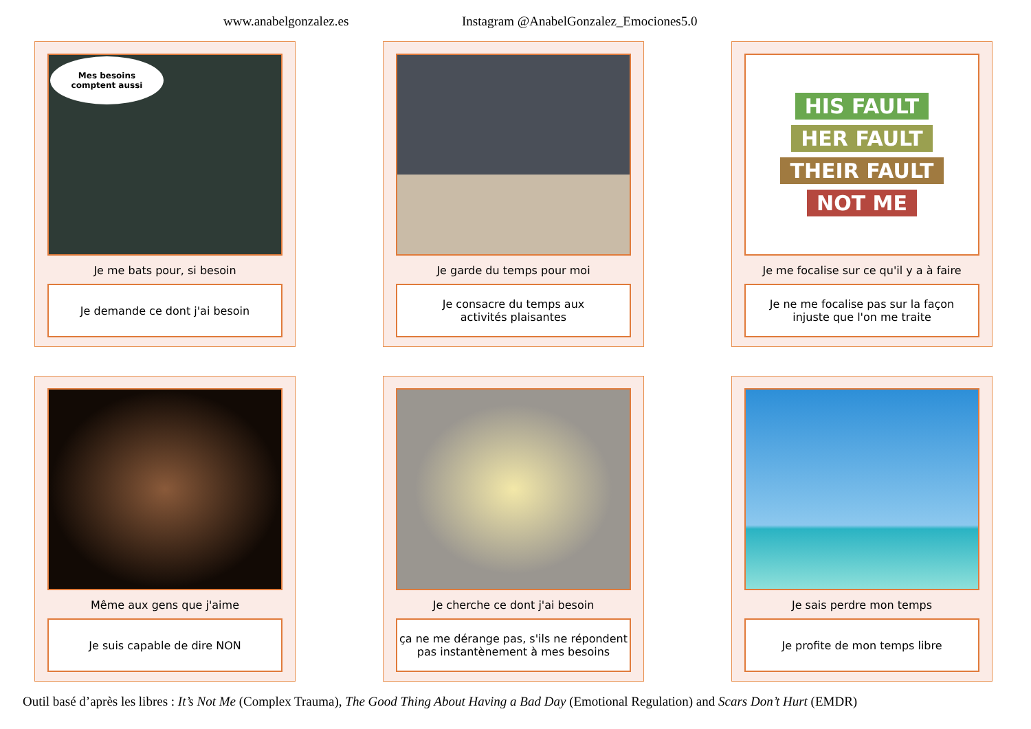www.anabelgonzalez.es Instagram @AnabelGonzalez_Emociones5.0
Mes besoins
comptent aussi
Je me bats pour, si besoin
Je demande ce dont j'ai besoin
Je garde du temps pour moi
Je consacre du temps aux
activités plaisantes
HIS FAULT
HER FAULT
THEIR FAULT
NOT ME
Je me focalise sur ce qu'il y a à faire
Je ne me focalise pas sur la façon
injuste que l'on me traite
Même aux gens que j'aime
Je suis capable de dire NON
Je cherche ce dont j'ai besoin
ça ne me dérange pas, s'ils ne répondent
pas instantènement à mes besoins
Je sais perdre mon temps
Je profite de mon temps libre
Outil basé d’après les libres : It’s Not Me (Complex Trauma), The Good Thing About Having a Bad Day (Emotional Regulation) and Scars Don’t Hurt (EMDR)